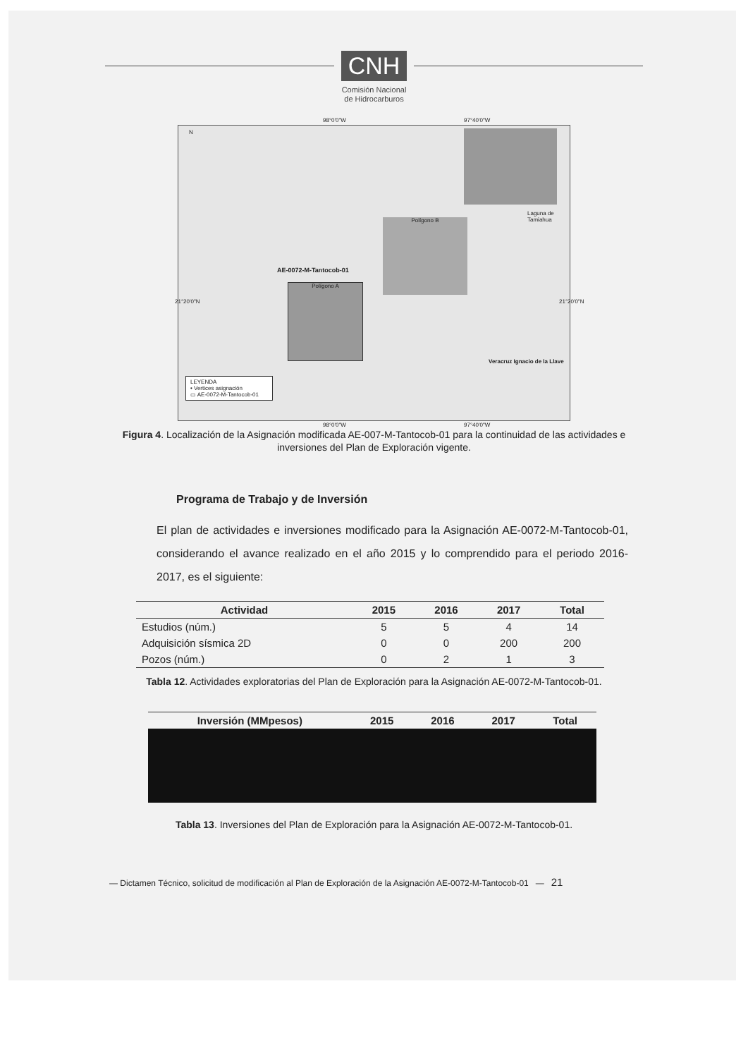CNH
Comisión Nacional
de Hidrocarburos
N
98°0'0"W 97°40'0"W
AE-0072-M-Tantocob-01
Polígono A
Polígono B
Veracruz Ignacio de la Llave
Laguna de Tamiahua
LEYENDA
• Vertices asignación
▭ AE-0072-M-Tantocob-01
21°20'0"N 21°20'0"N
98°0'0"W 97°40'0"W
Figura 4. Localización de la Asignación modificada AE-007-M-Tantocob-01 para la continuidad de las actividades e inversiones del Plan de Exploración vigente.
Programa de Trabajo y de Inversión
El plan de actividades e inversiones modificado para la Asignación AE-0072-M-Tantocob-01, considerando el avance realizado en el año 2015 y lo comprendido para el periodo 2016-2017, es el siguiente:
| Actividad | 2015 | 2016 | 2017 | Total |
| --- | --- | --- | --- | --- |
| Estudios (núm.) | 5 | 5 | 4 | 14 |
| Adquisición sísmica 2D | 0 | 0 | 200 | 200 |
| Pozos (núm.) | 0 | 2 | 1 | 3 |
Tabla 12. Actividades exploratorias del Plan de Exploración para la Asignación AE-0072-M-Tantocob-01.
| Inversión (MMpesos) | 2015 | 2016 | 2017 | Total |
| --- | --- | --- | --- | --- |
Tabla 13. Inversiones del Plan de Exploración para la Asignación AE-0072-M-Tantocob-01.
— Dictamen Técnico, solicitud de modificación al Plan de Exploración de la Asignación AE-0072-M-Tantocob-01 — 21